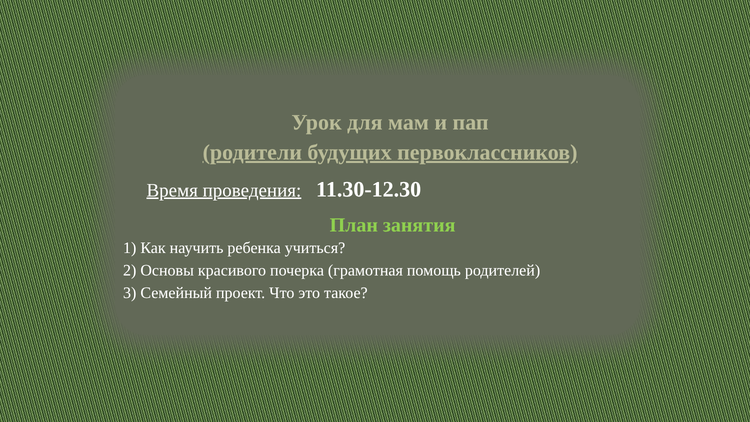Урок для мам и пап
(родители будущих первоклассников)
Время проведения: 11.30-12.30
План занятия
1) Как научить ребенка учиться?
2) Основы красивого почерка (грамотная помощь родителей)
3) Семейный проект. Что это такое?